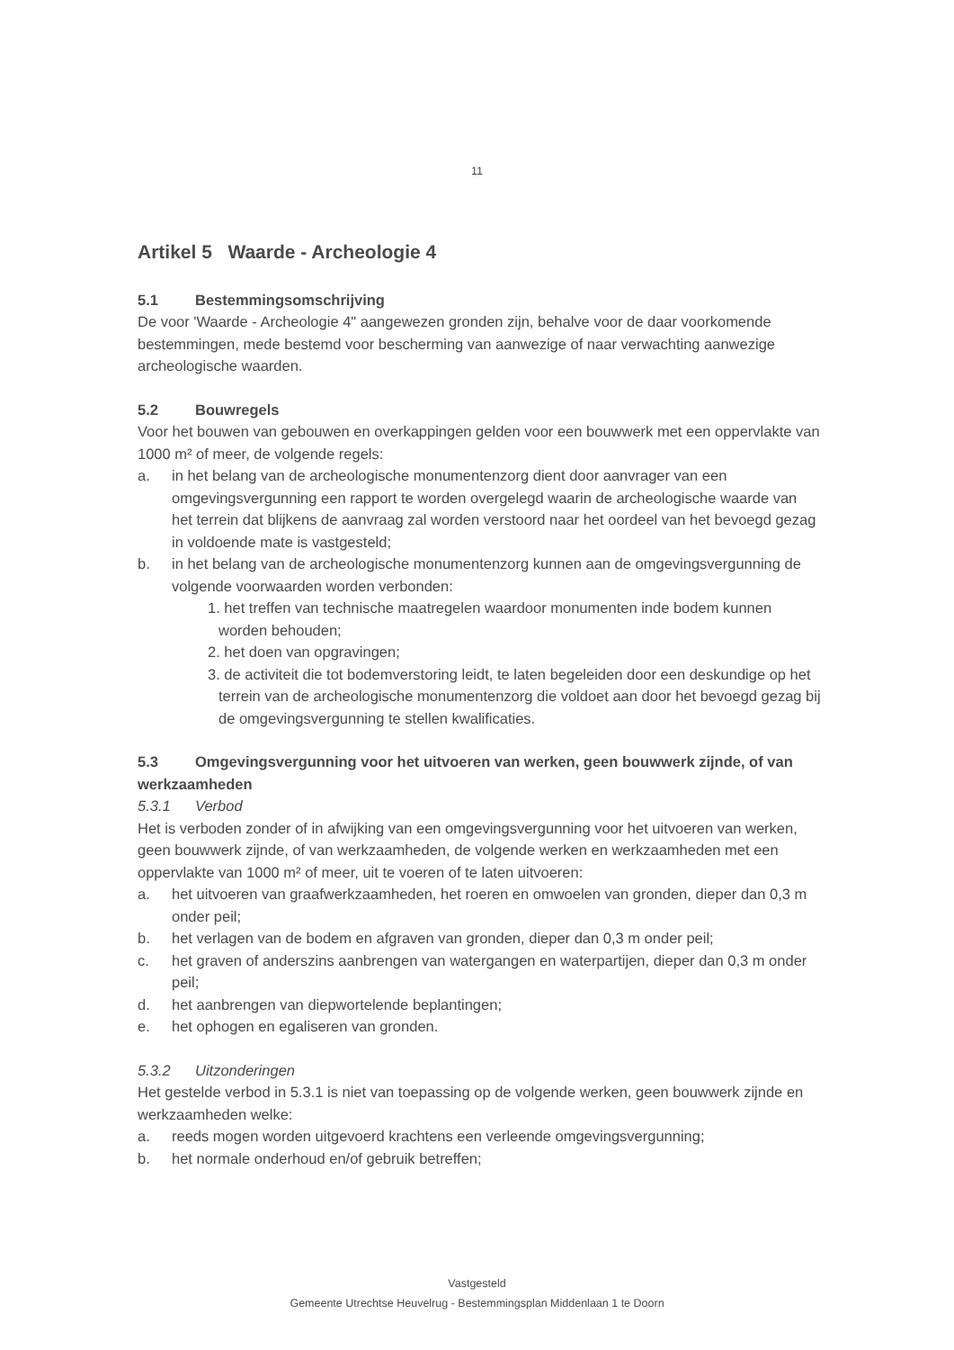11
Artikel 5 Waarde - Archeologie 4
5.1 Bestemmingsomschrijving
De voor 'Waarde - Archeologie 4" aangewezen gronden zijn, behalve voor de daar voorkomende bestemmingen, mede bestemd voor bescherming van aanwezige of naar verwachting aanwezige archeologische waarden.
5.2 Bouwregels
Voor het bouwen van gebouwen en overkappingen gelden voor een bouwwerk met een oppervlakte van 1000 m² of meer, de volgende regels:
a. in het belang van de archeologische monumentenzorg dient door aanvrager van een omgevingsvergunning een rapport te worden overgelegd waarin de archeologische waarde van het terrein dat blijkens de aanvraag zal worden verstoord naar het oordeel van het bevoegd gezag in voldoende mate is vastgesteld;
b. in het belang van de archeologische monumentenzorg kunnen aan de omgevingsvergunning de volgende voorwaarden worden verbonden:
1. het treffen van technische maatregelen waardoor monumenten inde bodem kunnen worden behouden;
2. het doen van opgravingen;
3. de activiteit die tot bodemverstoring leidt, te laten begeleiden door een deskundige op het terrein van de archeologische monumentenzorg die voldoet aan door het bevoegd gezag bij de omgevingsvergunning te stellen kwalificaties.
5.3 Omgevingsvergunning voor het uitvoeren van werken, geen bouwwerk zijnde, of van werkzaamheden
5.3.1 Verbod
Het is verboden zonder of in afwijking van een omgevingsvergunning voor het uitvoeren van werken, geen bouwwerk zijnde, of van werkzaamheden, de volgende werken en werkzaamheden met een oppervlakte van 1000 m² of meer, uit te voeren of te laten uitvoeren:
a. het uitvoeren van graafwerkzaamheden, het roeren en omwoelen van gronden, dieper dan 0,3 m onder peil;
b. het verlagen van de bodem en afgraven van gronden, dieper dan 0,3 m onder peil;
c. het graven of anderszins aanbrengen van watergangen en waterpartijen, dieper dan 0,3 m onder peil;
d. het aanbrengen van diepwortelende beplantingen;
e. het ophogen en egaliseren van gronden.
5.3.2 Uitzonderingen
Het gestelde verbod in 5.3.1 is niet van toepassing op de volgende werken, geen bouwwerk zijnde en werkzaamheden welke:
a. reeds mogen worden uitgevoerd krachtens een verleende omgevingsvergunning;
b. het normale onderhoud en/of gebruik betreffen;
Vastgesteld
Gemeente Utrechtse Heuvelrug - Bestemmingsplan Middenlaan 1 te Doorn